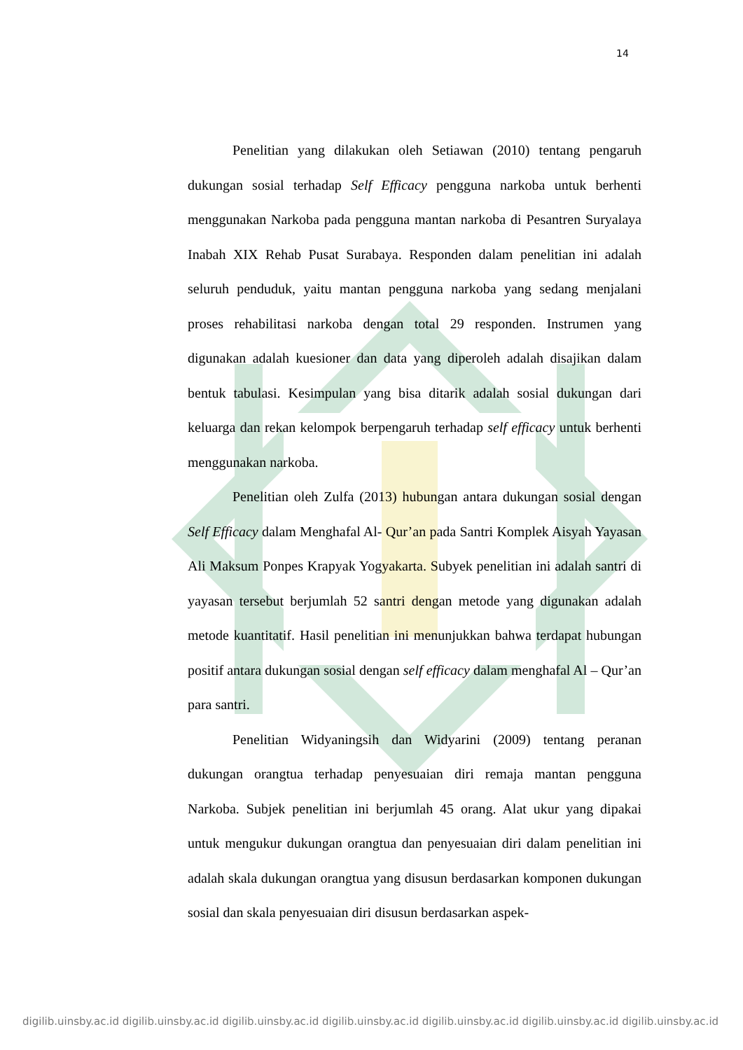14
Penelitian yang dilakukan oleh Setiawan (2010) tentang pengaruh dukungan sosial terhadap Self Efficacy pengguna narkoba untuk berhenti menggunakan Narkoba pada pengguna mantan narkoba di Pesantren Suryalaya Inabah XIX Rehab Pusat Surabaya. Responden dalam penelitian ini adalah seluruh penduduk, yaitu mantan pengguna narkoba yang sedang menjalani proses rehabilitasi narkoba dengan total 29 responden. Instrumen yang digunakan adalah kuesioner dan data yang diperoleh adalah disajikan dalam bentuk tabulasi. Kesimpulan yang bisa ditarik adalah sosial dukungan dari keluarga dan rekan kelompok berpengaruh terhadap self efficacy untuk berhenti menggunakan narkoba.
Penelitian oleh Zulfa (2013) hubungan antara dukungan sosial dengan Self Efficacy dalam Menghafal Al- Qur’an pada Santri Komplek Aisyah Yayasan Ali Maksum Ponpes Krapyak Yogyakarta. Subyek penelitian ini adalah santri di yayasan tersebut berjumlah 52 santri dengan metode yang digunakan adalah metode kuantitatif. Hasil penelitian ini menunjukkan bahwa terdapat hubungan positif antara dukungan sosial dengan self efficacy dalam menghafal Al – Qur’an para santri.
Penelitian Widyaningsih dan Widyarini (2009) tentang peranan dukungan orangtua terhadap penyesuaian diri remaja mantan pengguna Narkoba. Subjek penelitian ini berjumlah 45 orang. Alat ukur yang dipakai untuk mengukur dukungan orangtua dan penyesuaian diri dalam penelitian ini adalah skala dukungan orangtua yang disusun berdasarkan komponen dukungan sosial dan skala penyesuaian diri disusun berdasarkan aspek-
digilib.uinsby.ac.id digilib.uinsby.ac.id digilib.uinsby.ac.id digilib.uinsby.ac.id digilib.uinsby.ac.id digilib.uinsby.ac.id digilib.uinsby.ac.id